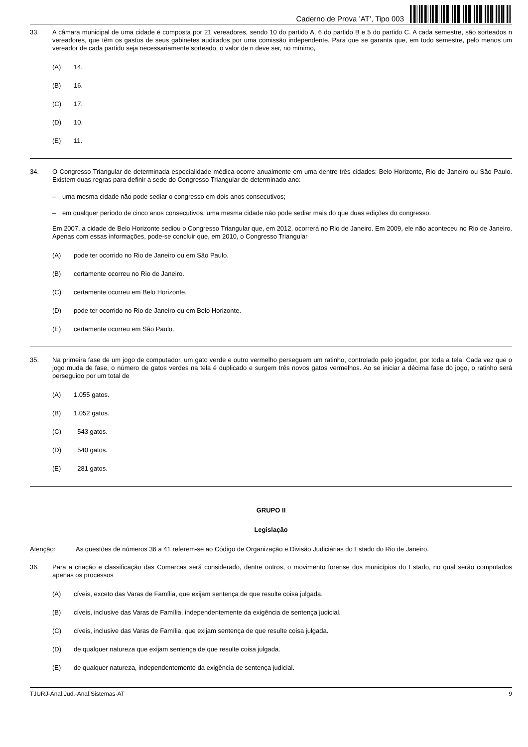Caderno de Prova ’AT’, Tipo 003
33. A câmara municipal de uma cidade é composta por 21 vereadores, sendo 10 do partido A, 6 do partido B e 5 do partido C. A cada semestre, são sorteados n vereadores, que têm os gastos de seus gabinetes auditados por uma comissão independente. Para que se garanta que, em todo semestre, pelo menos um vereador de cada partido seja necessariamente sorteado, o valor de n deve ser, no mínimo,
(A) 14.
(B) 16.
(C) 17.
(D) 10.
(E) 11.
34. O Congresso Triangular de determinada especialidade médica ocorre anualmente em uma dentre três cidades: Belo Horizonte, Rio de Janeiro ou São Paulo. Existem duas regras para definir a sede do Congresso Triangular de determinado ano:
– uma mesma cidade não pode sediar o congresso em dois anos consecutivos;
– em qualquer período de cinco anos consecutivos, uma mesma cidade não pode sediar mais do que duas edições do congresso.
Em 2007, a cidade de Belo Horizonte sediou o Congresso Triangular que, em 2012, ocorrerá no Rio de Janeiro. Em 2009, ele não aconteceu no Rio de Janeiro. Apenas com essas informações, pode-se concluir que, em 2010, o Congresso Triangular
(A) pode ter ocorrido no Rio de Janeiro ou em São Paulo.
(B) certamente ocorreu no Rio de Janeiro.
(C) certamente ocorreu em Belo Horizonte.
(D) pode ter ocorrido no Rio de Janeiro ou em Belo Horizonte.
(E) certamente ocorreu em São Paulo.
35. Na primeira fase de um jogo de computador, um gato verde e outro vermelho perseguem um ratinho, controlado pelo jogador, por toda a tela. Cada vez que o jogo muda de fase, o número de gatos verdes na tela é duplicado e surgem três novos gatos vermelhos. Ao se iniciar a décima fase do jogo, o ratinho será perseguido por um total de
(A) 1.055 gatos.
(B) 1.052 gatos.
(C) 543 gatos.
(D) 540 gatos.
(E) 281 gatos.
GRUPO II
Legislação
Atenção: As questões de números 36 a 41 referem-se ao Código de Organização e Divisão Judiciárias do Estado do Rio de Janeiro.
36. Para a criação e classificação das Comarcas será considerado, dentre outros, o movimento forense dos municípios do Estado, no qual serão computados apenas os processos
(A) cíveis, exceto das Varas de Família, que exijam sentença de que resulte coisa julgada.
(B) cíveis, inclusive das Varas de Família, independentemente da exigência de sentença judicial.
(C) cíveis, inclusive das Varas de Família, que exijam sentença de que resulte coisa julgada.
(D) de qualquer natureza que exijam sentença de que resulte coisa julgada.
(E) de qualquer natureza, independentemente da exigência de sentença judicial.
TJURJ-Anal.Jud.-Anal.Sistemas-AT 9